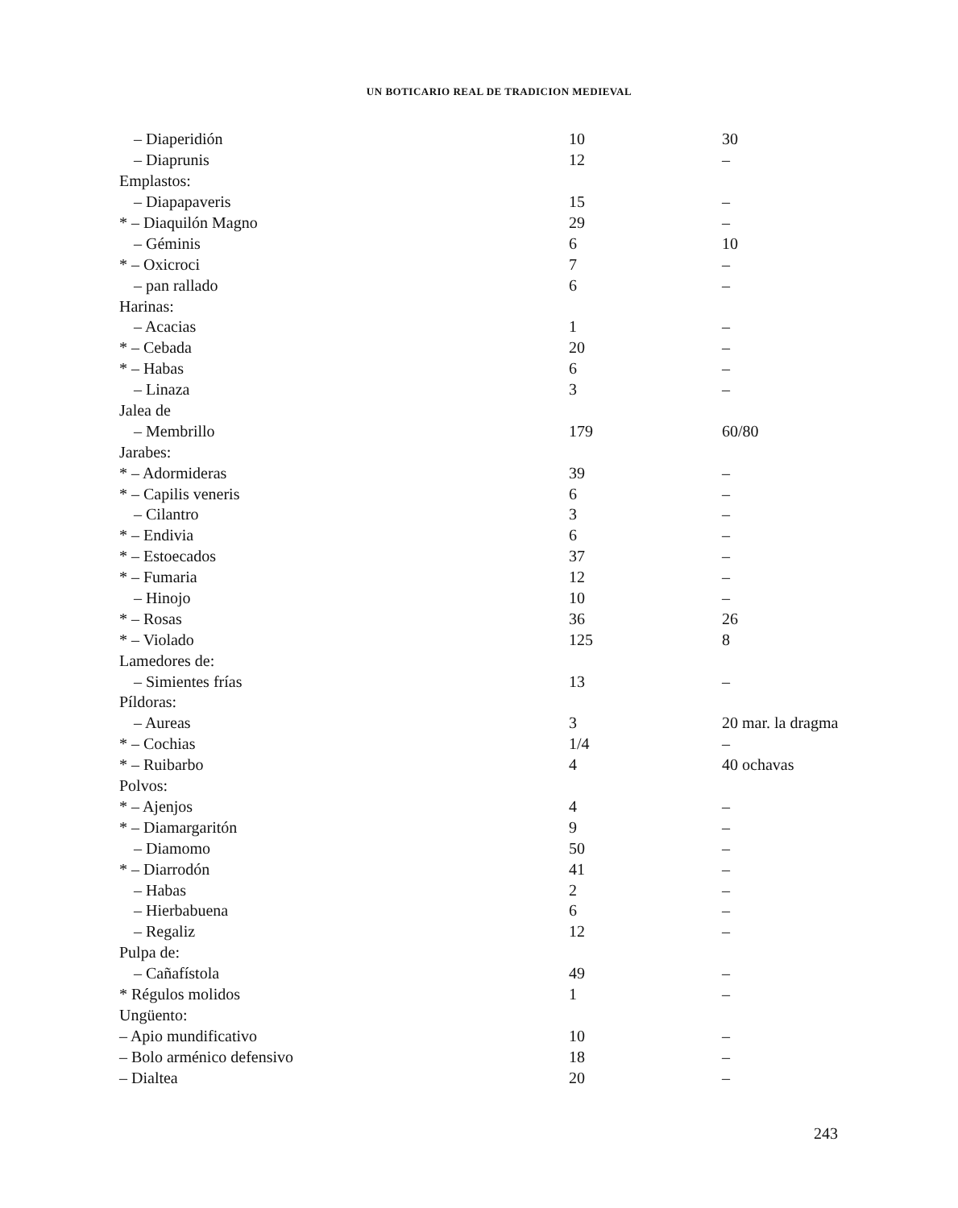UN BOTICARIO REAL DE TRADICION MEDIEVAL
| – Diaperidión | 10 | 30 |
| – Diaprunis | 12 | – |
| Emplastos: | | |
| – Diapapaveris | 15 | – |
| * – Diaquilón Magno | 29 | – |
| – Géminis | 6 | 10 |
| * – Oxicroci | 7 | – |
| – pan rallado | 6 | – |
| Harinas: | | |
| – Acacias | 1 | – |
| * – Cebada | 20 | – |
| * – Habas | 6 | – |
| – Linaza | 3 | – |
| Jalea de | | |
| – Membrillo | 179 | 60/80 |
| Jarabes: | | |
| * – Adormideras | 39 | – |
| * – Capilis veneris | 6 | – |
| – Cilantro | 3 | – |
| * – Endivia | 6 | – |
| * – Estoecados | 37 | – |
| * – Fumaria | 12 | – |
| – Hinojo | 10 | – |
| * – Rosas | 36 | 26 |
| * – Violado | 125 | 8 |
| Lamedores de: | | |
| – Simientes frías | 13 | – |
| Píldoras: | | |
| – Aureas | 3 | 20 mar. la dragma |
| * – Cochias | 1/4 | – |
| * – Ruibarbo | 4 | 40 ochavas |
| Polvos: | | |
| * – Ajenjos | 4 | – |
| * – Diamargaritón | 9 | – |
| – Diamomo | 50 | – |
| * – Diarrodón | 41 | – |
| – Habas | 2 | – |
| – Hierbabuena | 6 | – |
| – Regaliz | 12 | – |
| Pulpa de: | | |
| – Cañafístola | 49 | – |
| * Régulos molidos | 1 | – |
| Ungüento: | | |
| – Apio mundificativo | 10 | – |
| – Bolo arménico defensivo | 18 | – |
| – Dialtea | 20 | – |
243